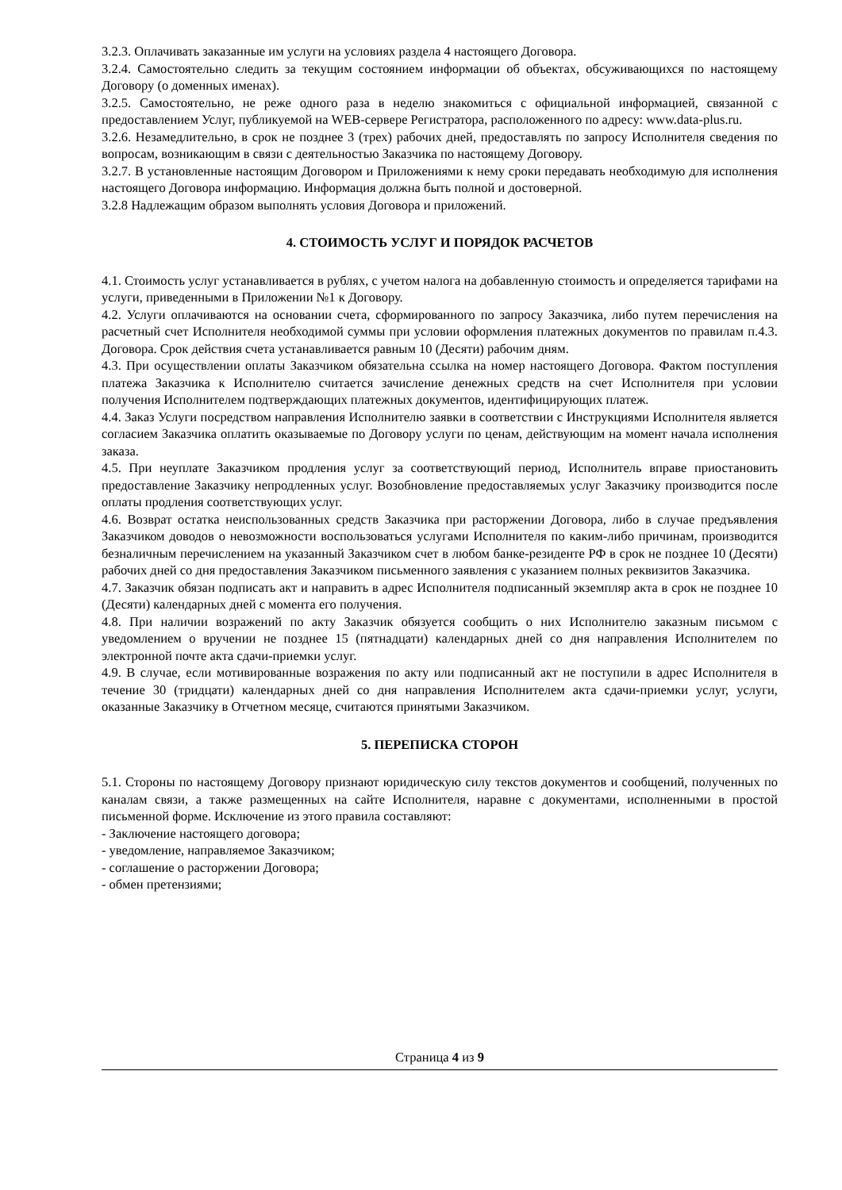3.2.3. Оплачивать заказанные им услуги на условиях раздела 4 настоящего Договора.
3.2.4. Самостоятельно следить за текущим состоянием информации об объектах, обсуживающихся по настоящему Договору (о доменных именах).
3.2.5. Самостоятельно, не реже одного раза в неделю знакомиться с официальной информацией, связанной с предоставлением Услуг, публикуемой на WEB-сервере Регистратора, расположенного по адресу: www.data-plus.ru.
3.2.6. Незамедлительно, в срок не позднее 3 (трех) рабочих дней, предоставлять по запросу Исполнителя сведения по вопросам, возникающим в связи с деятельностью Заказчика по настоящему Договору.
3.2.7. В установленные настоящим Договором и Приложениями к нему сроки передавать необходимую для исполнения настоящего Договора информацию. Информация должна быть полной и достоверной.
3.2.8 Надлежащим образом выполнять условия Договора и приложений.
4. СТОИМОСТЬ УСЛУГ И ПОРЯДОК РАСЧЕТОВ
4.1. Стоимость услуг устанавливается в рублях, с учетом налога на добавленную стоимость и определяется тарифами на услуги, приведенными в Приложении №1 к Договору.
4.2. Услуги оплачиваются на основании счета, сформированного по запросу Заказчика, либо путем перечисления на расчетный счет Исполнителя необходимой суммы при условии оформления платежных документов по правилам п.4.3. Договора. Срок действия счета устанавливается равным 10 (Десяти) рабочим дням.
4.3. При осуществлении оплаты Заказчиком обязательна ссылка на номер настоящего Договора. Фактом поступления платежа Заказчика к Исполнителю считается зачисление денежных средств на счет Исполнителя при условии получения Исполнителем подтверждающих платежных документов, идентифицирующих платеж.
4.4. Заказ Услуги посредством направления Исполнителю заявки в соответствии с Инструкциями Исполнителя является согласием Заказчика оплатить оказываемые по Договору услуги по ценам, действующим на момент начала исполнения заказа.
4.5. При неуплате Заказчиком продления услуг за соответствующий период, Исполнитель вправе приостановить предоставление Заказчику непродленных услуг. Возобновление предоставляемых услуг Заказчику производится после оплаты продления соответствующих услуг.
4.6. Возврат остатка неиспользованных средств Заказчика при расторжении Договора, либо в случае предъявления Заказчиком доводов о невозможности воспользоваться услугами Исполнителя по каким-либо причинам, производится безналичным перечислением на указанный Заказчиком счет в любом банке-резиденте РФ в срок не позднее 10 (Десяти) рабочих дней со дня предоставления Заказчиком письменного заявления с указанием полных реквизитов Заказчика.
4.7. Заказчик обязан подписать акт и направить в адрес Исполнителя подписанный экземпляр акта в срок не позднее 10 (Десяти) календарных дней с момента его получения.
4.8. При наличии возражений по акту Заказчик обязуется сообщить о них Исполнителю заказным письмом с уведомлением о вручении не позднее 15 (пятнадцати) календарных дней со дня направления Исполнителем по электронной почте акта сдачи-приемки услуг.
4.9. В случае, если мотивированные возражения по акту или подписанный акт не поступили в адрес Исполнителя в течение 30 (тридцати) календарных дней со дня направления Исполнителем акта сдачи-приемки услуг, услуги, оказанные Заказчику в Отчетном месяце, считаются принятыми Заказчиком.
5. ПЕРЕПИСКА СТОРОН
5.1. Стороны по настоящему Договору признают юридическую силу текстов документов и сообщений, полученных по каналам связи, а также размещенных на сайте Исполнителя, наравне с документами, исполненными в простой письменной форме. Исключение из этого правила составляют:
- Заключение настоящего договора;
- уведомление, направляемое Заказчиком;
- соглашение о расторжении Договора;
- обмен претензиями;
Страница 4 из 9